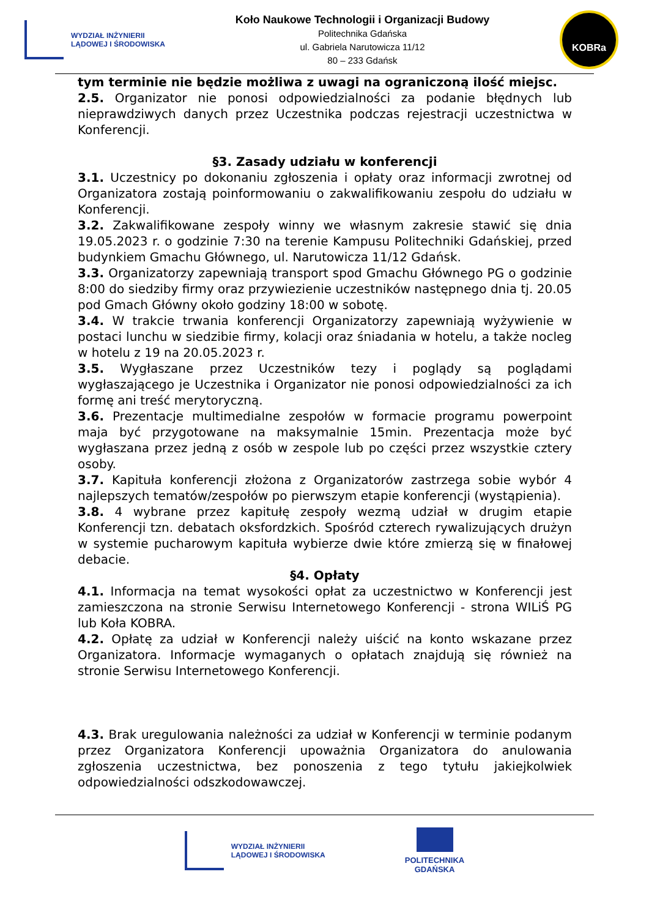WYDZIAŁ INŻYNIERII
LĄDOWEJ I ŚRODOWISKA
Koło Naukowe Technologii i Organizacji Budowy
Politechnika Gdańska
ul. Gabriela Narutowicza 11/12
80 – 233 Gdańsk
KOBRa
tym terminie nie będzie możliwa z uwagi na ograniczoną ilość miejsc.
2.5. Organizator nie ponosi odpowiedzialności za podanie błędnych lub nieprawdziwych danych przez Uczestnika podczas rejestracji uczestnictwa w Konferencji.
§3. Zasady udziału w konferencji
3.1. Uczestnicy po dokonaniu zgłoszenia i opłaty oraz informacji zwrotnej od Organizatora zostają poinformowaniu o zakwalifikowaniu zespołu do udziału w Konferencji.
3.2. Zakwalifikowane zespoły winny we własnym zakresie stawić się dnia 19.05.2023 r. o godzinie 7:30 na terenie Kampusu Politechniki Gdańskiej, przed budynkiem Gmachu Głównego, ul. Narutowicza 11/12 Gdańsk.
3.3. Organizatorzy zapewniają transport spod Gmachu Głównego PG o godzinie 8:00 do siedziby firmy oraz przywiezienie uczestników następnego dnia tj. 20.05 pod Gmach Główny około godziny 18:00 w sobotę.
3.4. W trakcie trwania konferencji Organizatorzy zapewniają wyżywienie w postaci lunchu w siedzibie firmy, kolacji oraz śniadania w hotelu, a także nocleg w hotelu z 19 na 20.05.2023 r.
3.5. Wygłaszane przez Uczestników tezy i poglądy są poglądami wygłaszającego je Uczestnika i Organizator nie ponosi odpowiedzialności za ich formę ani treść merytoryczną.
3.6. Prezentacje multimedialne zespołów w formacie programu powerpoint maja być przygotowane na maksymalnie 15min. Prezentacja może być wygłaszana przez jedną z osób w zespole lub po części przez wszystkie cztery osoby.
3.7. Kapituła konferencji złożona z Organizatorów zastrzega sobie wybór 4 najlepszych tematów/zespołów po pierwszym etapie konferencji (wystąpienia).
3.8. 4 wybrane przez kapitułę zespoły wezmą udział w drugim etapie Konferencji tzn. debatach oksfordzkich. Spośród czterech rywalizujących drużyn w systemie pucharowym kapituła wybierze dwie które zmierzą się w finałowej debacie.
§4. Opłaty
4.1. Informacja na temat wysokości opłat za uczestnictwo w Konferencji jest zamieszczona na stronie Serwisu Internetowego Konferencji - strona WILiŚ PG lub Koła KOBRA.
4.2. Opłatę za udział w Konferencji należy uiścić na konto wskazane przez Organizatora. Informacje wymaganych o opłatach znajdują się również na stronie Serwisu Internetowego Konferencji.
4.3. Brak uregulowania należności za udział w Konferencji w terminie podanym przez Organizatora Konferencji upoważnia Organizatora do anulowania zgłoszenia uczestnictwa, bez ponoszenia z tego tytułu jakiejkolwiek odpowiedzialności odszkodowawczej.
WYDZIAŁ INŻYNIERII
LĄDOWEJ I ŚRODOWISKA
POLITECHNIKA
GDAŃSKA